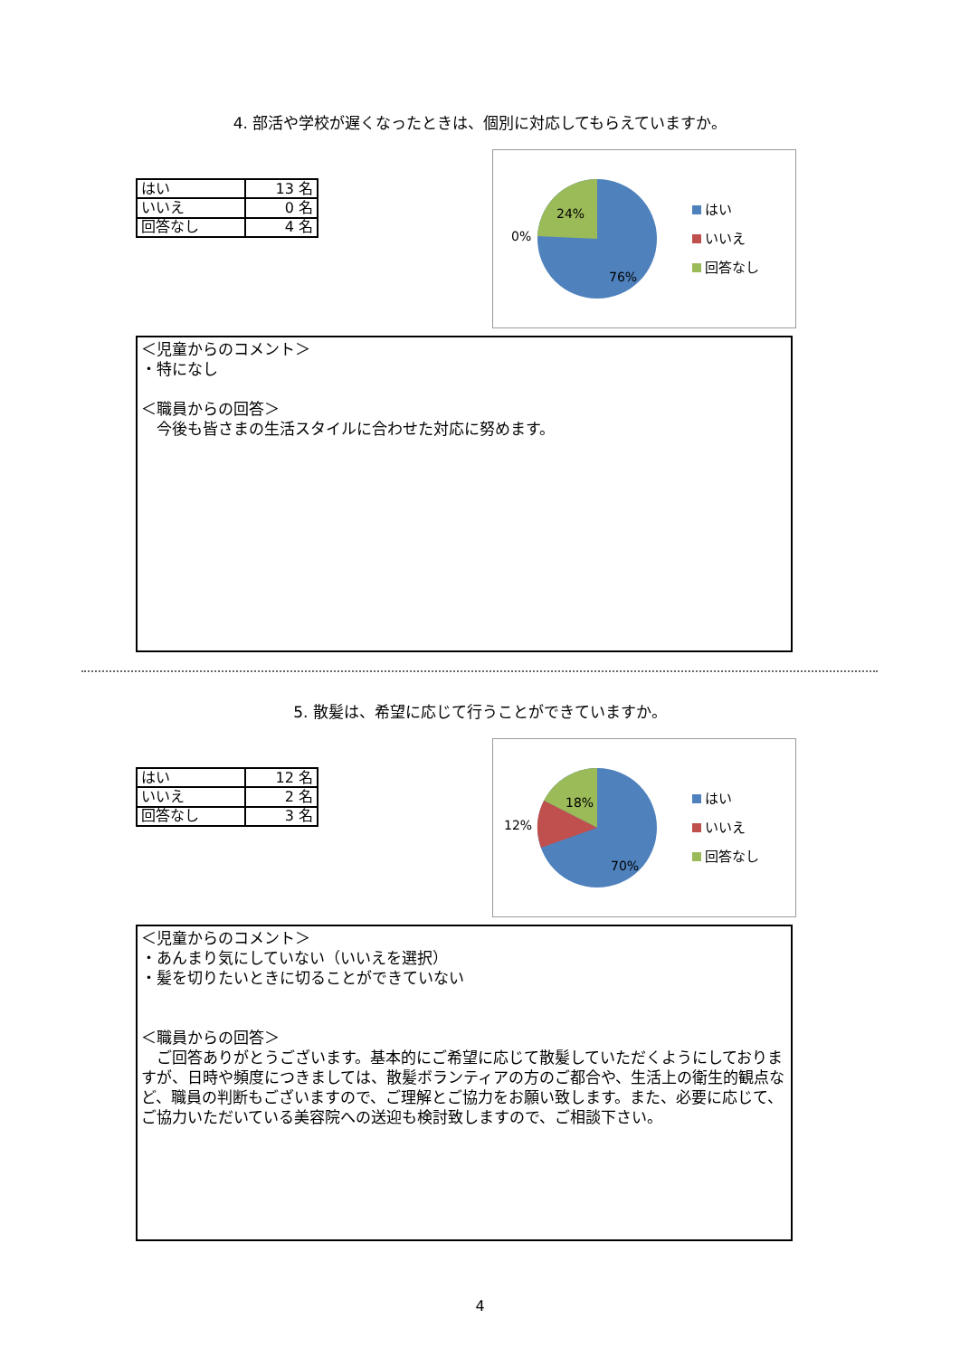4. 部活や学校が遅くなったときは、個別に対応してもらえていますか。
| はい | 13 名 |
| いいえ | 0 名 |
| 回答なし | 4 名 |
24%
0%
76%
はい
いいえ
回答なし
＜児童からのコメント＞
・特になし
＜職員からの回答＞
　今後も皆さまの生活スタイルに合わせた対応に努めます。
5. 散髪は、希望に応じて行うことができていますか。
| はい | 12 名 |
| いいえ | 2 名 |
| 回答なし | 3 名 |
18%
12%
70%
はい
いいえ
回答なし
＜児童からのコメント＞
・あんまり気にしていない（いいえを選択）
・髪を切りたいときに切ることができていない
＜職員からの回答＞
　ご回答ありがとうございます。基本的にご希望に応じて散髪していただくようにしておりますが、日時や頻度につきましては、散髪ボランティアの方のご都合や、生活上の衛生的観点など、職員の判断もございますので、ご理解とご協力をお願い致します。また、必要に応じて、ご協力いただいている美容院への送迎も検討致しますので、ご相談下さい。
4